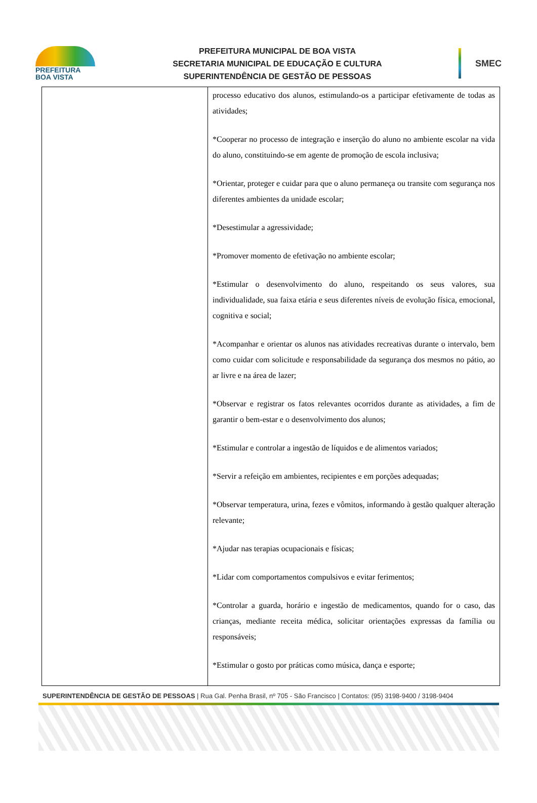PREFEITURA
BOA VISTA
PREFEITURA MUNICIPAL DE BOA VISTA
SECRETARIA MUNICIPAL DE EDUCAÇÃO E CULTURA
SUPERINTENDÊNCIA DE GESTÃO DE PESSOAS
SMEC
| | processo educativo dos alunos, estimulando-os a participar efetivamente de todas as atividades; *Cooperar no processo de integração e inserção do aluno no ambiente escolar na vida do aluno, constituindo-se em agente de promoção de escola inclusiva; *Orientar, proteger e cuidar para que o aluno permaneça ou transite com segurança nos diferentes ambientes da unidade escolar; *Desestimular a agressividade; *Promover momento de efetivação no ambiente escolar; *Estimular o desenvolvimento do aluno, respeitando os seus valores, sua individualidade, sua faixa etária e seus diferentes níveis de evolução física, emocional, cognitiva e social; *Acompanhar e orientar os alunos nas atividades recreativas durante o intervalo, bem como cuidar com solicitude e responsabilidade da segurança dos mesmos no pátio, ao ar livre e na área de lazer; *Observar e registrar os fatos relevantes ocorridos durante as atividades, a fim de garantir o bem-estar e o desenvolvimento dos alunos; *Estimular e controlar a ingestão de líquidos e de alimentos variados; *Servir a refeição em ambientes, recipientes e em porções adequadas; *Observar temperatura, urina, fezes e vômitos, informando à gestão qualquer alteração relevante; *Ajudar nas terapias ocupacionais e físicas; *Lidar com comportamentos compulsivos e evitar ferimentos; *Controlar a guarda, horário e ingestão de medicamentos, quando for o caso, das crianças, mediante receita médica, solicitar orientações expressas da família ou responsáveis; *Estimular o gosto por práticas como música, dança e esporte; |
SUPERINTENDÊNCIA DE GESTÃO DE PESSOAS | Rua Gal. Penha Brasil, nº 705 - São Francisco | Contatos: (95) 3198-9400 / 3198-9404